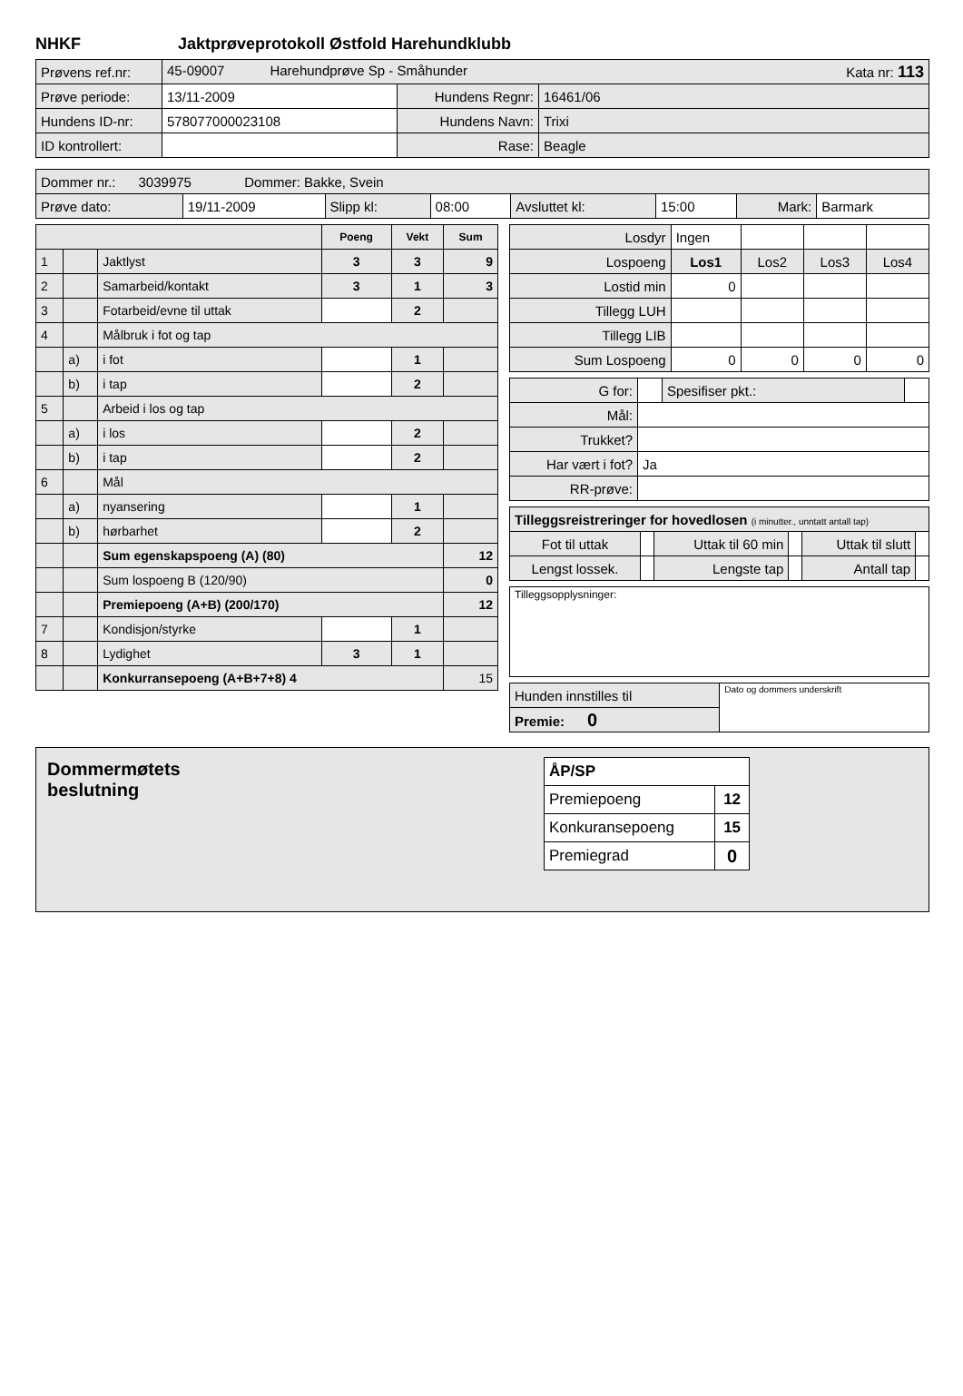NHKF Jaktprøveprotokoll Østfold Harehundklubb
| Prøvens ref.nr: | 45-09007 Harehundprøve Sp - Småhunder Kata nr: 113 | | |
| Prøve periode: | 13/11-2009 | Hundens Regnr: | 16461/06 |
| Hundens ID-nr: | 578077000023108 | Hundens Navn: | Trixi |
| ID kontrollert: | | Rase: | Beagle |
| Dommer nr.: 3039975 Dommer: Bakke, Svein | | | | | | | |
| Prøve dato: | 19/11-2009 | Slipp kl: | 08:00 | Avsluttet kl: | 15:00 | Mark: | Barmark |
| | | | Poeng | Vekt | Sum |
| 1 | | Jaktlyst | 3 | 3 | 9 |
| 2 | | Samarbeid/kontakt | 3 | 1 | 3 |
| 3 | | Fotarbeid/evne til uttak | | 2 | |
| 4 | | Målbruk i fot og tap | | | |
| | a) | i fot | | 1 | |
| | b) | i tap | | 2 | |
| 5 | | Arbeid i los og tap | | | |
| | a) | i los | | 2 | |
| | b) | i tap | | 2 | |
| 6 | | Mål | | | |
| | a) | nyansering | | 1 | |
| | b) | hørbarhet | | 2 | |
| | | Sum egenskapspoeng (A) (80) | | | 12 |
| | | Sum lospoeng B (120/90) | | | 0 |
| | | Premiepoeng (A+B) (200/170) | | | 12 |
| 7 | | Kondisjon/styrke | | 1 | |
| 8 | | Lydighet | 3 | 1 | |
| | | Konkurransepoeng (A+B+7+8) 4 | | | 15 |
| Losdyr | Ingen | | | |
| Lospoeng | Los1 | Los2 | Los3 | Los4 |
| Lostid min | 0 | | | |
| Tillegg LUH | | | | |
| Tillegg LIB | | | | |
| Sum Lospoeng | 0 | 0 | 0 | 0 |
| G for: | | Spesifiser pkt.: | |
| Mål: | | | |
| Trukket? | | | |
| Har vært i fot? | Ja | | |
| RR-prøve: | | | |
| Tilleggsreistreringer for hovedlosen (i minutter., unntatt antall tap) | | | | | |
| Fot til uttak | | Uttak til 60 min | | Uttak til slutt | |
| Lengst lossek. | | Lengste tap | | Antall tap | |
| Tilleggsopplysninger: |
| Hunden innstilles til | Dato og dommers underskrift |
| Premie: 0 | |
Dommermøtets
beslutning
| ÅP/SP | |
| Premiepoeng | 12 |
| Konkuransepoeng | 15 |
| Premiegrad | 0 |